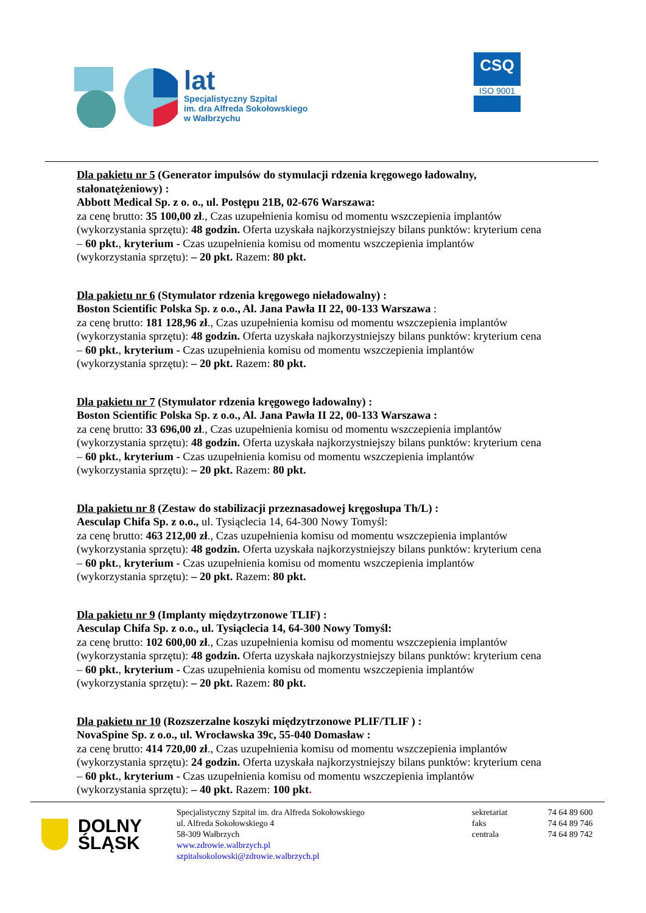lat
Specjalistyczny Szpital
im. dra Alfreda Sokołowskiego
w Wałbrzychu
CSQ
ISO 9001
Dla pakietu nr 5 (Generator impulsów do stymulacji rdzenia kręgowego ładowalny, stałonatężeniowy) :
Abbott Medical Sp. z o. o., ul. Postępu 21B, 02-676 Warszawa:
za cenę brutto: 35 100,00 zł., Czas uzupełnienia komisu od momentu wszczepienia implantów (wykorzystania sprzętu): 48 godzin. Oferta uzyskała najkorzystniejszy bilans punktów: kryterium cena – 60 pkt., kryterium - Czas uzupełnienia komisu od momentu wszczepienia implantów (wykorzystania sprzętu): – 20 pkt. Razem: 80 pkt.
Dla pakietu nr 6 (Stymulator rdzenia kręgowego nieładowalny) :
Boston Scientific Polska Sp. z o.o., Al. Jana Pawła II 22, 00-133 Warszawa :
za cenę brutto: 181 128,96 zł., Czas uzupełnienia komisu od momentu wszczepienia implantów (wykorzystania sprzętu): 48 godzin. Oferta uzyskała najkorzystniejszy bilans punktów: kryterium cena – 60 pkt., kryterium - Czas uzupełnienia komisu od momentu wszczepienia implantów (wykorzystania sprzętu): – 20 pkt. Razem: 80 pkt.
Dla pakietu nr 7 (Stymulator rdzenia kręgowego ładowalny) :
Boston Scientific Polska Sp. z o.o., Al. Jana Pawła II 22, 00-133 Warszawa :
za cenę brutto: 33 696,00 zł., Czas uzupełnienia komisu od momentu wszczepienia implantów (wykorzystania sprzętu): 48 godzin. Oferta uzyskała najkorzystniejszy bilans punktów: kryterium cena – 60 pkt., kryterium - Czas uzupełnienia komisu od momentu wszczepienia implantów (wykorzystania sprzętu): – 20 pkt. Razem: 80 pkt.
Dla pakietu nr 8 (Zestaw do stabilizacji przeznasadowej kręgosłupa Th/L) :
Aesculap Chifa Sp. z o.o., ul. Tysiąclecia 14, 64-300 Nowy Tomyśl:
za cenę brutto: 463 212,00 zł., Czas uzupełnienia komisu od momentu wszczepienia implantów (wykorzystania sprzętu): 48 godzin. Oferta uzyskała najkorzystniejszy bilans punktów: kryterium cena – 60 pkt., kryterium - Czas uzupełnienia komisu od momentu wszczepienia implantów (wykorzystania sprzętu): – 20 pkt. Razem: 80 pkt.
Dla pakietu nr 9 (Implanty międzytrzonowe TLIF) :
Aesculap Chifa Sp. z o.o., ul. Tysiąclecia 14, 64-300 Nowy Tomyśl:
za cenę brutto: 102 600,00 zł., Czas uzupełnienia komisu od momentu wszczepienia implantów (wykorzystania sprzętu): 48 godzin. Oferta uzyskała najkorzystniejszy bilans punktów: kryterium cena – 60 pkt., kryterium - Czas uzupełnienia komisu od momentu wszczepienia implantów (wykorzystania sprzętu): – 20 pkt. Razem: 80 pkt.
Dla pakietu nr 10 (Rozszerzalne koszyki międzytrzonowe PLIF/TLIF ) :
NovaSpine Sp. z o.o., ul. Wrocławska 39c, 55-040 Domasław :
za cenę brutto: 414 720,00 zł., Czas uzupełnienia komisu od momentu wszczepienia implantów (wykorzystania sprzętu): 24 godzin. Oferta uzyskała najkorzystniejszy bilans punktów: kryterium cena – 60 pkt., kryterium - Czas uzupełnienia komisu od momentu wszczepienia implantów (wykorzystania sprzętu): – 40 pkt. Razem: 100 pkt.
DOLNY
ŚLĄSK
Specjalistyczny Szpital im. dra Alfreda Sokołowskiego
ul. Alfreda Sokołowskiego 4
58-309 Wałbrzych
www.zdrowie.walbrzych.pl
szpitalsokolowski@zdrowie.walbrzych.pl
sekretariat
faks
centrala
74 64 89 600
74 64 89 746
74 64 89 742